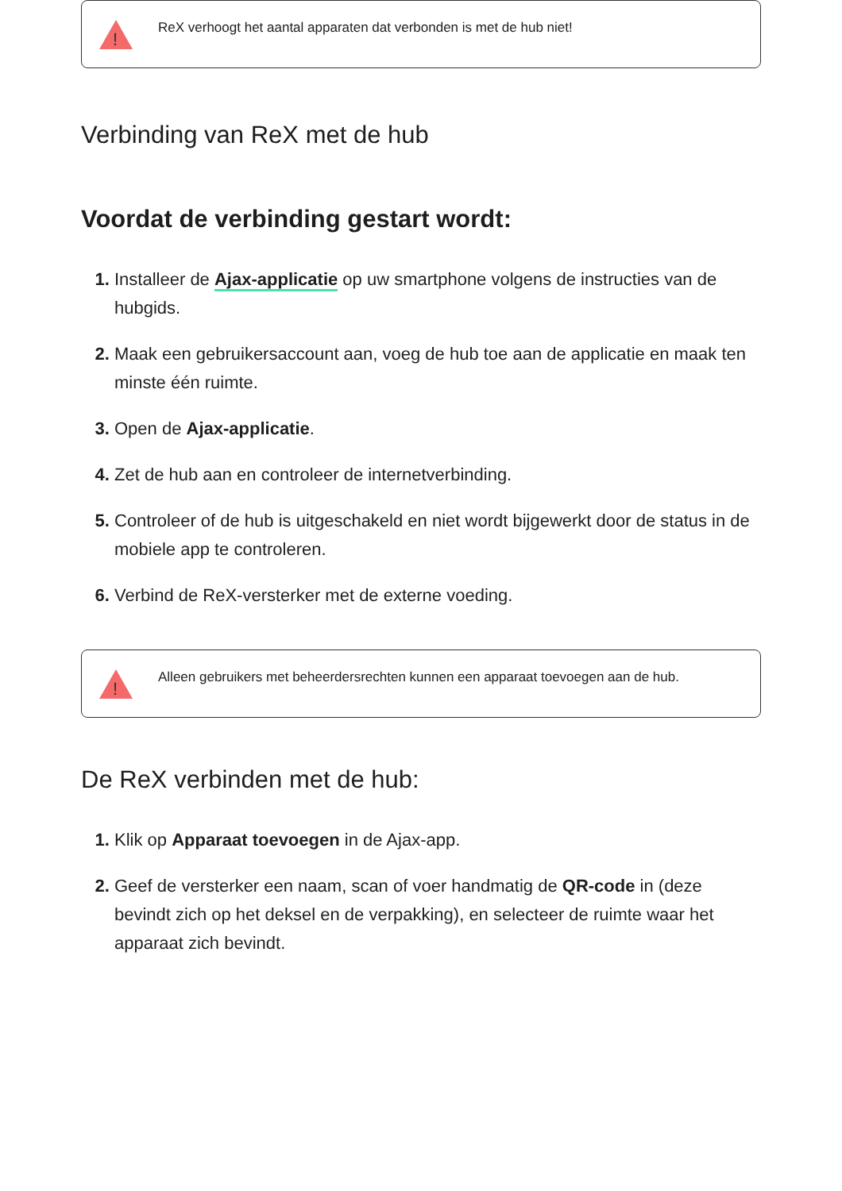!
ReX verhoogt het aantal apparaten dat verbonden is met de hub niet!
Verbinding van ReX met de hub
Voordat de verbinding gestart wordt:
Installeer de Ajax-applicatie op uw smartphone volgens de instructies van de hubgids.
Maak een gebruikersaccount aan, voeg de hub toe aan de applicatie en maak ten minste één ruimte.
Open de Ajax-applicatie.
Zet de hub aan en controleer de internetverbinding.
Controleer of de hub is uitgeschakeld en niet wordt bijgewerkt door de status in de mobiele app te controleren.
Verbind de ReX-versterker met de externe voeding.
!
Alleen gebruikers met beheerdersrechten kunnen een apparaat toevoegen aan de hub.
De ReX verbinden met de hub:
Klik op Apparaat toevoegen in de Ajax-app.
Geef de versterker een naam, scan of voer handmatig de QR-code in (deze bevindt zich op het deksel en de verpakking), en selecteer de ruimte waar het apparaat zich bevindt.